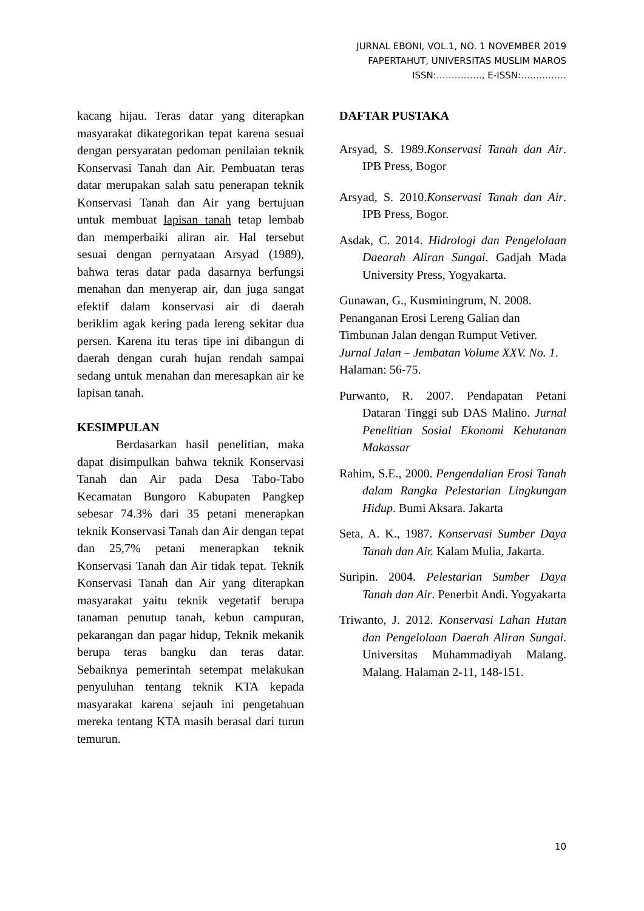JURNAL EBONI, VOL.1, NO. 1 NOVEMBER 2019
FAPERTAHUT, UNIVERSITAS MUSLIM MAROS
ISSN:……………, E-ISSN:……………
kacang hijau. Teras datar yang diterapkan masyarakat dikategorikan tepat karena sesuai dengan persyaratan pedoman penilaian teknik Konservasi Tanah dan Air. Pembuatan teras datar merupakan salah satu penerapan teknik Konservasi Tanah dan Air yang bertujuan untuk membuat lapisan tanah tetap lembab dan memperbaiki aliran air. Hal tersebut sesuai dengan pernyataan Arsyad (1989), bahwa teras datar pada dasarnya berfungsi menahan dan menyerap air, dan juga sangat efektif dalam konservasi air di daerah beriklim agak kering pada lereng sekitar dua persen. Karena itu teras tipe ini dibangun di daerah dengan curah hujan rendah sampai sedang untuk menahan dan meresapkan air ke lapisan tanah.
KESIMPULAN
Berdasarkan hasil penelitian, maka dapat disimpulkan bahwa teknik Konservasi Tanah dan Air pada Desa Tabo-Tabo Kecamatan Bungoro Kabupaten Pangkep sebesar 74.3% dari 35 petani menerapkan teknik Konservasi Tanah dan Air dengan tepat dan 25,7% petani menerapkan teknik Konservasi Tanah dan Air tidak tepat. Teknik Konservasi Tanah dan Air yang diterapkan masyarakat yaitu teknik vegetatif berupa tanaman penutup tanah, kebun campuran, pekarangan dan pagar hidup, Teknik mekanik berupa teras bangku dan teras datar. Sebaiknya pemerintah setempat melakukan penyuluhan tentang teknik KTA kepada masyarakat karena sejauh ini pengetahuan mereka tentang KTA masih berasal dari turun temurun.
DAFTAR PUSTAKA
Arsyad, S. 1989.Konservasi Tanah dan Air. IPB Press, Bogor
Arsyad, S. 2010.Konservasi Tanah dan Air. IPB Press, Bogor.
Asdak, C. 2014. Hidrologi dan Pengelolaan Daearah Aliran Sungai. Gadjah Mada University Press, Yogyakarta.
Gunawan, G., Kusminingrum, N. 2008. Penanganan Erosi Lereng Galian dan Timbunan Jalan dengan Rumput Vetiver. Jurnal Jalan – Jembatan Volume XXV. No. 1. Halaman: 56-75.
Purwanto, R. 2007. Pendapatan Petani Dataran Tinggi sub DAS Malino. Jurnal Penelitian Sosial Ekonomi Kehutanan Makassar
Rahim, S.E., 2000. Pengendalian Erosi Tanah dalam Rangka Pelestarian Lingkungan Hidup. Bumi Aksara. Jakarta
Seta, A. K., 1987. Konservasi Sumber Daya Tanah dan Air. Kalam Mulia, Jakarta.
Suripin. 2004. Pelestarian Sumber Daya Tanah dan Air. Penerbit Andi. Yogyakarta
Triwanto, J. 2012. Konservasi Lahan Hutan dan Pengelolaan Daerah Aliran Sungai. Universitas Muhammadiyah Malang. Malang. Halaman 2-11, 148-151.
10